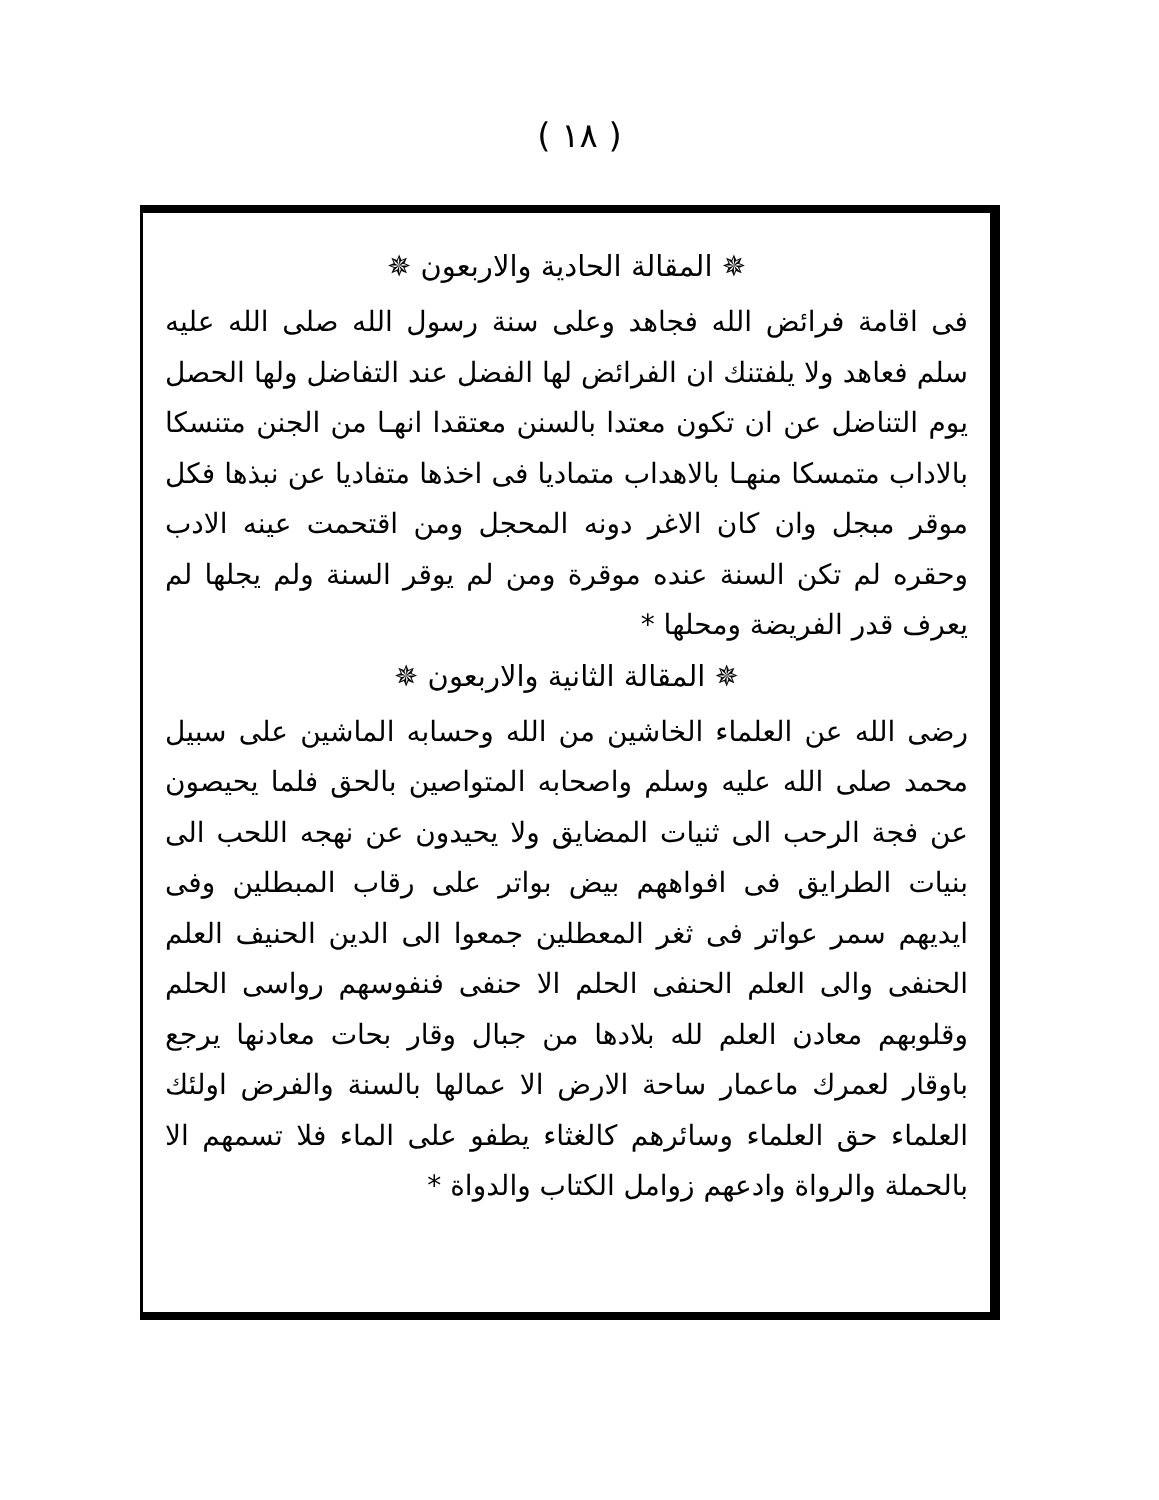( ١٨ )
✵ المقالة الحادية والاربعون ✵
فى اقامة فرائض الله فجاهد وعلى سنة رسول الله صلى الله عليه سلم فعاهد ولا يلفتنك ان الفرائض لها الفضل عند التفاضل ولها الحصل يوم التناضل عن ان تكون معتدا بالسنن معتقدا انهـا من الجنن متنسكا بالاداب متمسكا منهـا بالاهداب متماديا فى اخذها متفاديا عن نبذها فكل موقر مبجل وان كان الاغر دونه المحجل ومن اقتحمت عينه الادب وحقره لم تكن السنة عنده موقرة ومن لم يوقر السنة ولم يجلها لم يعرف قدر الفريضة ومحلها *
✵ المقالة الثانية والاربعون ✵
رضى الله عن العلماء الخاشين من الله وحسابه الماشين على سبيل محمد صلى الله عليه وسلم واصحابه المتواصين بالحق فلما يحيصون عن فجة الرحب الى ثنيات المضايق ولا يحيدون عن نهجه اللحب الى بنيات الطرايق فى افواههم بيض بواتر على رقاب المبطلين وفى ايديهم سمر عواتر فى ثغر المعطلين جمعوا الى الدين الحنيف العلم الحنفى والى العلم الحنفى الحلم الا حنفى فنفوسهم رواسى الحلم وقلوبهم معادن العلم لله بلادها من جبال وقار بحات معادنها يرجع باوقار لعمرك ماعمار ساحة الارض الا عمالها بالسنة والفرض اولئك العلماء حق العلماء وسائرهم كالغثاء يطفو على الماء فلا تسمهم الا بالحملة والرواة وادعهم زوامل الكتاب والدواة *